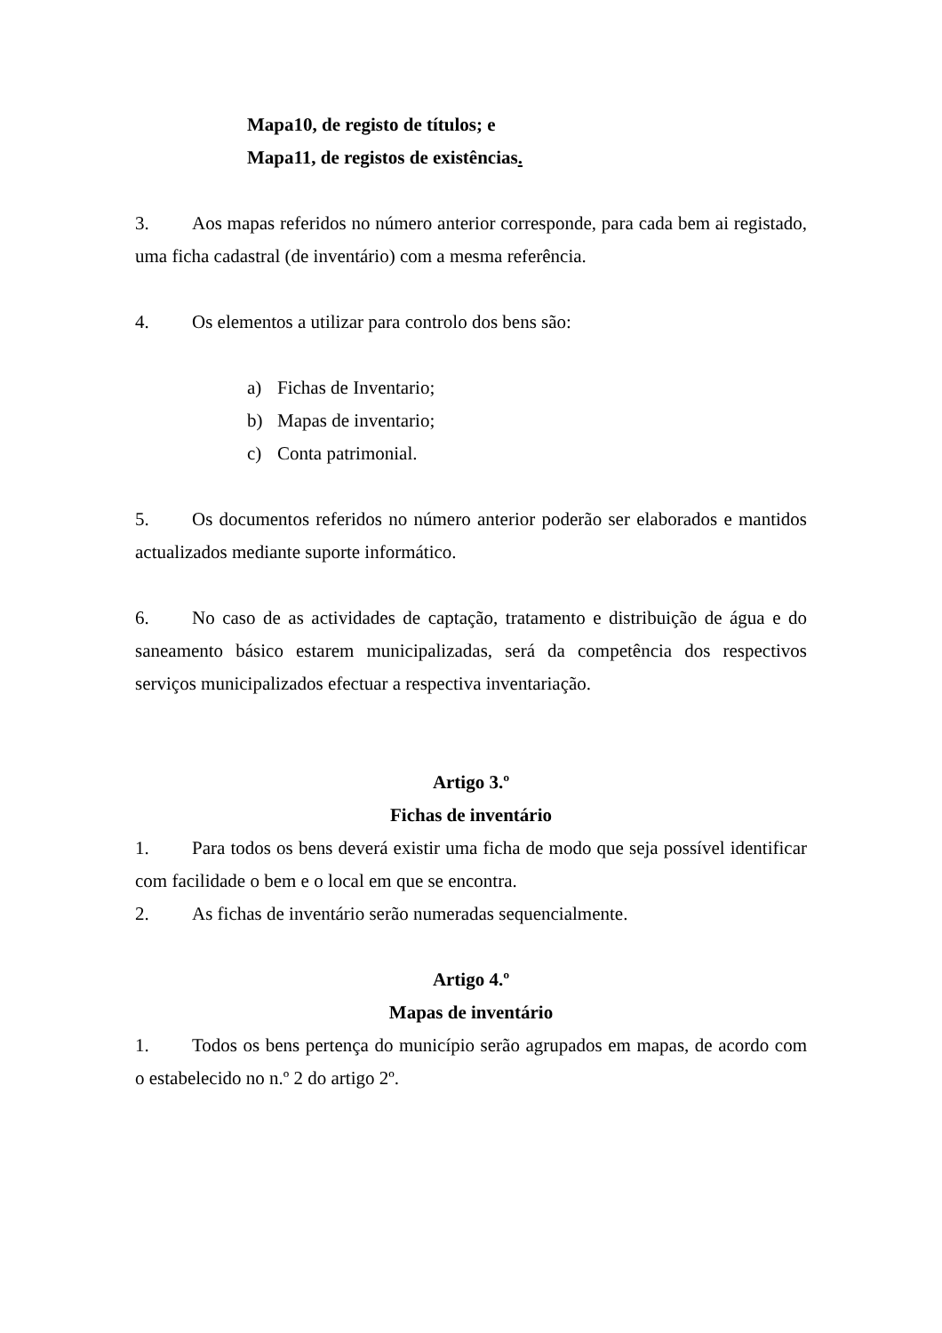Mapa10, de registo de títulos; e
Mapa11, de registos de existências.
3. Aos mapas referidos no número anterior corresponde, para cada bem ai registado, uma ficha cadastral (de inventário) com a mesma referência.
4. Os elementos a utilizar para controlo dos bens são:
a) Fichas de Inventario;
b) Mapas de inventario;
c) Conta patrimonial.
5. Os documentos referidos no número anterior poderão ser elaborados e mantidos actualizados mediante suporte informático.
6. No caso de as actividades de captação, tratamento e distribuição de água e do saneamento básico estarem municipalizadas, será da competência dos respectivos serviços municipalizados efectuar a respectiva inventariação.
Artigo 3.º
Fichas de inventário
1. Para todos os bens deverá existir uma ficha de modo que seja possível identificar com facilidade o bem e o local em que se encontra.
2. As fichas de inventário serão numeradas sequencialmente.
Artigo 4.º
Mapas de inventário
1. Todos os bens pertença do município serão agrupados em mapas, de acordo com o estabelecido no n.º 2 do artigo 2º.